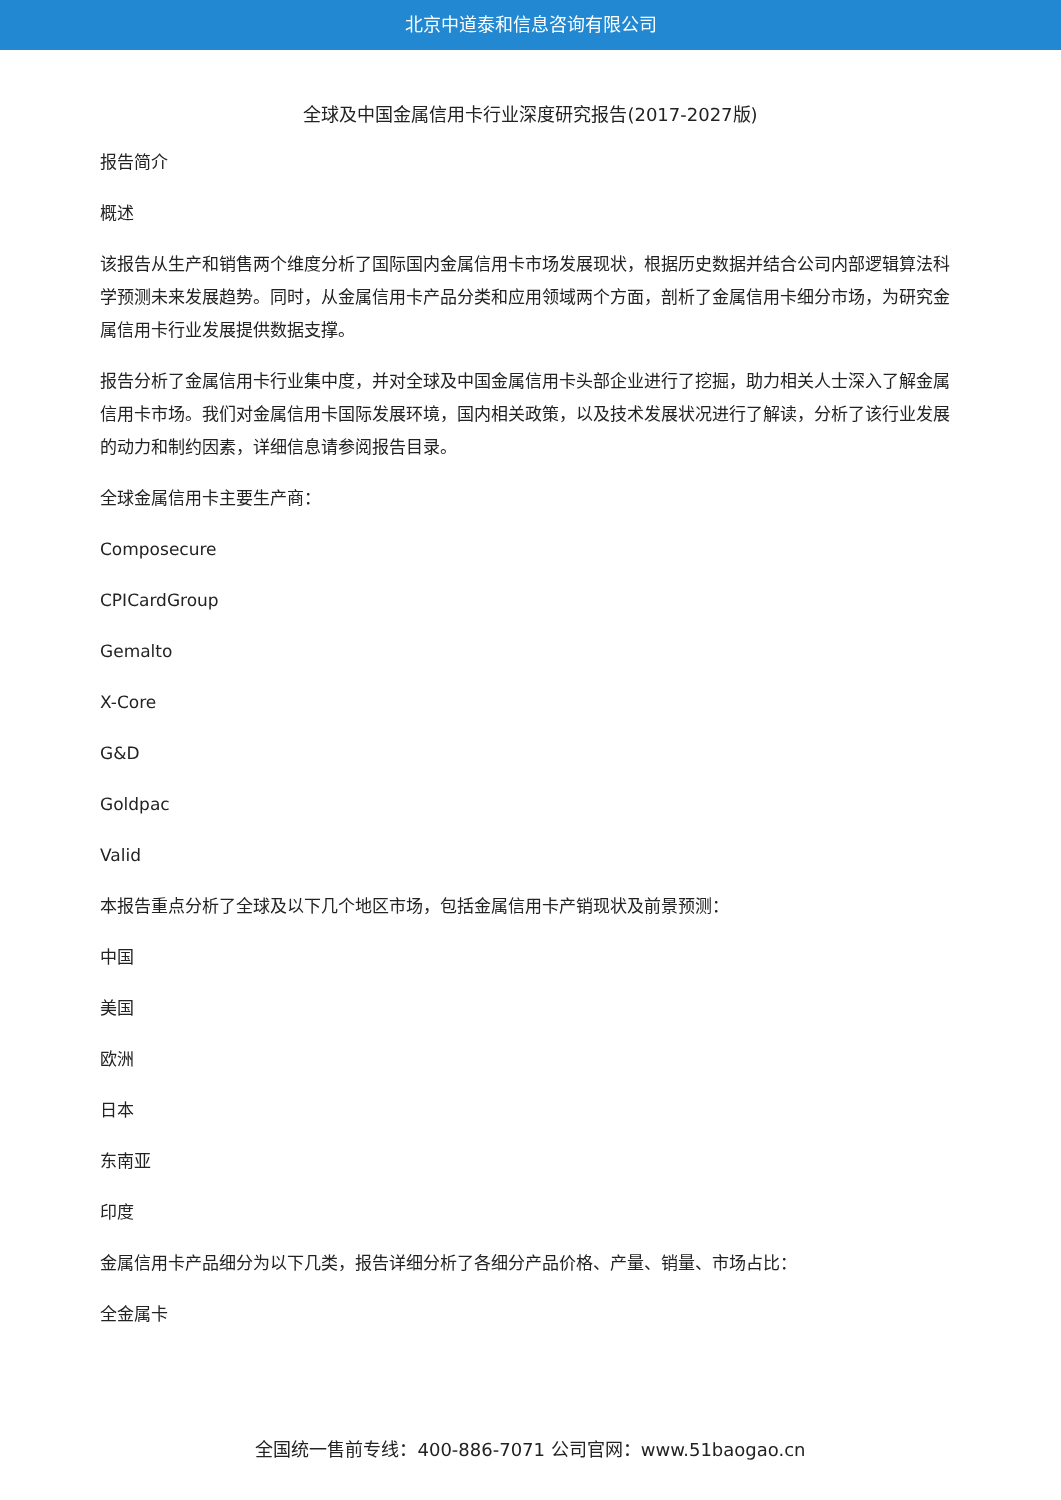北京中道泰和信息咨询有限公司
全球及中国金属信用卡行业深度研究报告(2017-2027版)
报告简介
概述
该报告从生产和销售两个维度分析了国际国内金属信用卡市场发展现状，根据历史数据并结合公司内部逻辑算法科学预测未来发展趋势。同时，从金属信用卡产品分类和应用领域两个方面，剖析了金属信用卡细分市场，为研究金属信用卡行业发展提供数据支撑。
报告分析了金属信用卡行业集中度，并对全球及中国金属信用卡头部企业进行了挖掘，助力相关人士深入了解金属信用卡市场。我们对金属信用卡国际发展环境，国内相关政策，以及技术发展状况进行了解读，分析了该行业发展的动力和制约因素，详细信息请参阅报告目录。
全球金属信用卡主要生产商：
Composecure
CPICardGroup
Gemalto
X-Core
G&D
Goldpac
Valid
本报告重点分析了全球及以下几个地区市场，包括金属信用卡产销现状及前景预测：
中国
美国
欧洲
日本
东南亚
印度
金属信用卡产品细分为以下几类，报告详细分析了各细分产品价格、产量、销量、市场占比：
全金属卡
全国统一售前专线：400-886-7071 公司官网：www.51baogao.cn